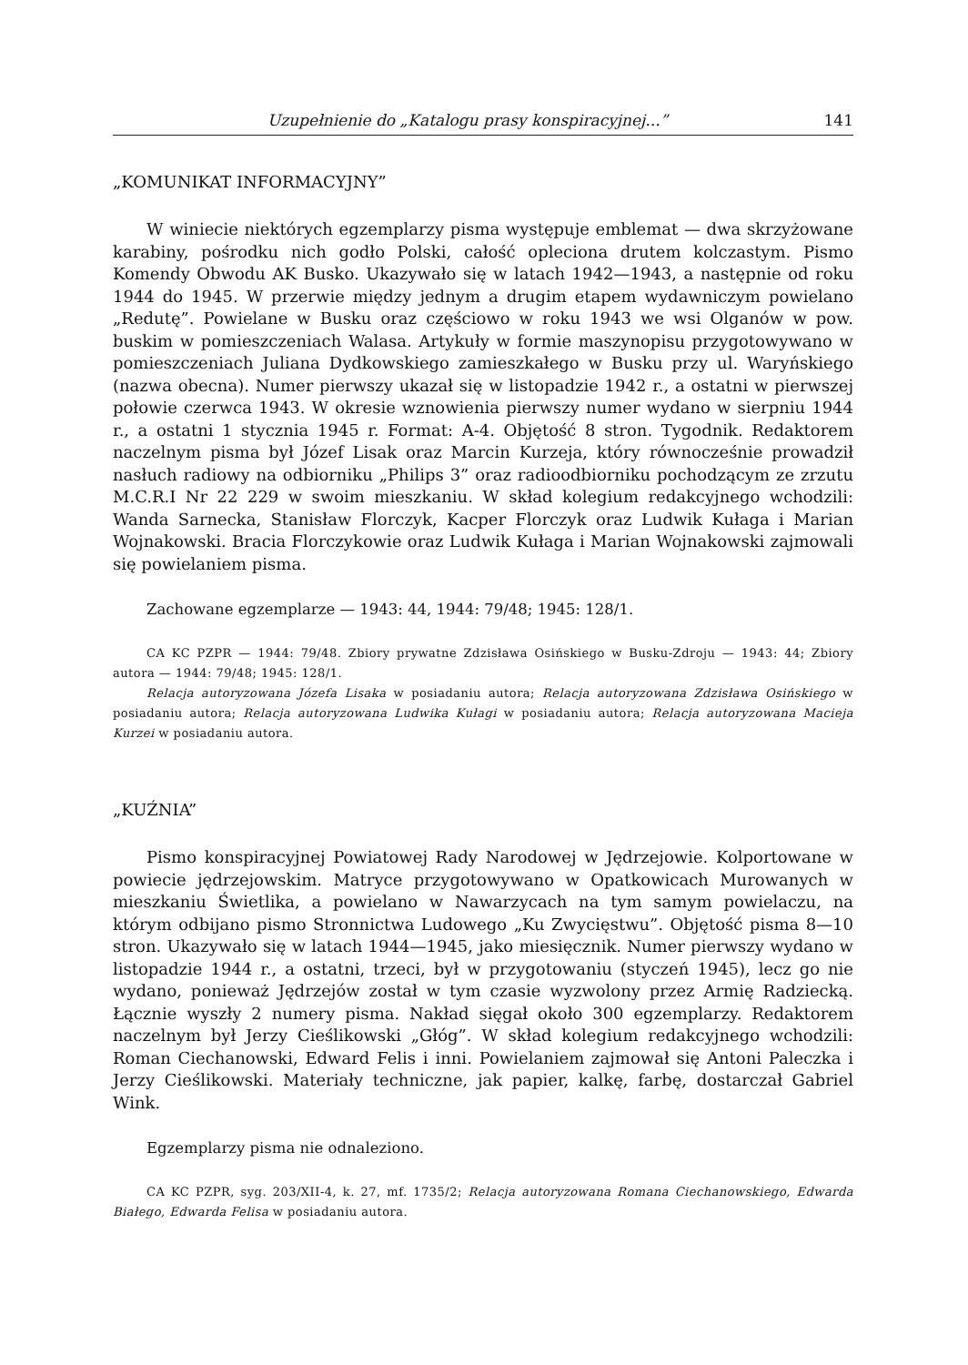Uzupełnienie do „Katalogu prasy konspiracyjnej...” 141
„KOMUNIKAT INFORMACYJNY”
W winiecie niektórych egzemplarzy pisma występuje emblemat — dwa skrzyżowane karabiny, pośrodku nich godło Polski, całość opleciona drutem kolczastym. Pismo Komendy Obwodu AK Busko. Ukazywało się w latach 1942—1943, a następnie od roku 1944 do 1945. W przerwie między jednym a drugim etapem wydawniczym powielano „Redutę”. Powielane w Busku oraz częściowo w roku 1943 we wsi Olganów w pow. buskim w pomieszczeniach Walasa. Artykuły w formie maszynopisu przygotowywano w pomieszczeniach Juliana Dydkowskiego zamieszkałego w Busku przy ul. Waryńskiego (nazwa obecna). Numer pierwszy ukazał się w listopadzie 1942 r., a ostatni w pierwszej połowie czerwca 1943. W okresie wznowienia pierwszy numer wydano w sierpniu 1944 r., a ostatni 1 stycznia 1945 r. Format: A-4. Objętość 8 stron. Tygodnik. Redaktorem naczelnym pisma był Józef Lisak oraz Marcin Kurzeja, który równocześnie prowadził nasłuch radiowy na odbiorniku „Philips 3” oraz radioodbiorniku pochodzącym ze zrzutu M.C.R.I Nr 22 229 w swoim mieszkaniu. W skład kolegium redakcyjnego wchodzili: Wanda Sarnecka, Stanisław Florczyk, Kacper Florczyk oraz Ludwik Kułaga i Marian Wojnakowski. Bracia Florczykowie oraz Ludwik Kułaga i Marian Wojnakowski zajmowali się powielaniem pisma.
Zachowane egzemplarze — 1943: 44, 1944: 79/48; 1945: 128/1.
CA KC PZPR — 1944: 79/48. Zbiory prywatne Zdzisława Osińskiego w Busku-Zdroju — 1943: 44; Zbiory autora — 1944: 79/48; 1945: 128/1.
Relacja autoryzowana Józefa Lisaka w posiadaniu autora; Relacja autoryzowana Zdzisława Osińskiego w posiadaniu autora; Relacja autoryzowana Ludwika Kułagi w posiadaniu autora; Relacja autoryzowana Macieja Kurzei w posiadaniu autora.
„KUŹNIA”
Pismo konspiracyjnej Powiatowej Rady Narodowej w Jędrzejowie. Kolportowane w powiecie jędrzejowskim. Matryce przygotowywano w Opatkowicach Murowanych w mieszkaniu Świetlika, a powielano w Nawarzycach na tym samym powielaczu, na którym odbijano pismo Stronnictwa Ludowego „Ku Zwycięstwu”. Objętość pisma 8—10 stron. Ukazywało się w latach 1944—1945, jako miesięcznik. Numer pierwszy wydano w listopadzie 1944 r., a ostatni, trzeci, był w przygotowaniu (styczeń 1945), lecz go nie wydano, ponieważ Jędrzejów został w tym czasie wyzwolony przez Armię Radziecką. Łącznie wyszły 2 numery pisma. Nakład sięgał około 300 egzemplarzy. Redaktorem naczelnym był Jerzy Cieślikowski „Głóg”. W skład kolegium redakcyjnego wchodzili: Roman Ciechanowski, Edward Felis i inni. Powielaniem zajmował się Antoni Paleczka i Jerzy Cieślikowski. Materiały techniczne, jak papier, kalkę, farbę, dostarczał Gabriel Wink.
Egzemplarzy pisma nie odnaleziono.
CA KC PZPR, syg. 203/XII-4, k. 27, mf. 1735/2; Relacja autoryzowana Romana Ciechanowskiego, Edwarda Białego, Edwarda Felisa w posiadaniu autora.